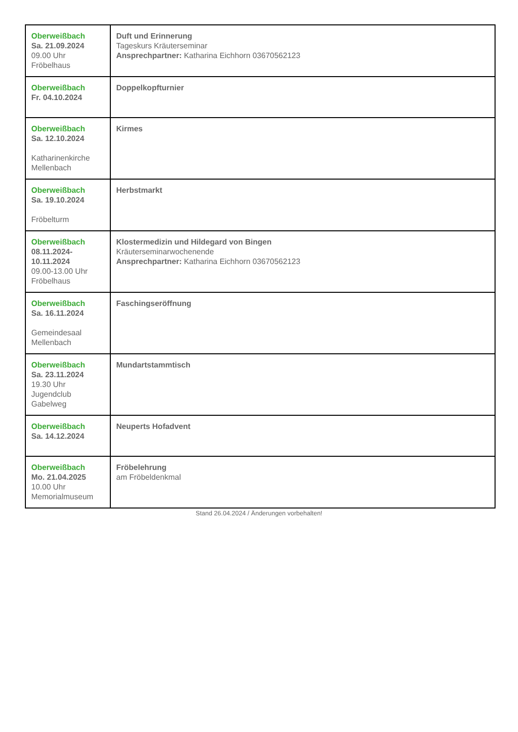| Oberweißbach Sa. 21.09.2024 09.00 Uhr Fröbelhaus | Duft und Erinnerung Tageskurs Kräuterseminar Ansprechpartner: Katharina Eichhorn 03670562123 |
| Oberweißbach Fr. 04.10.2024 | Doppelkopfturnier |
| Oberweißbach Sa. 12.10.2024 Katharinenkirche Mellenbach | Kirmes |
| Oberweißbach Sa. 19.10.2024 Fröbelturm | Herbstmarkt |
| Oberweißbach 08.11.2024- 10.11.2024 09.00-13.00 Uhr Fröbelhaus | Klostermedizin und Hildegard von Bingen Kräuterseminarwochenende Ansprechpartner: Katharina Eichhorn 03670562123 |
| Oberweißbach Sa. 16.11.2024 Gemeindesaal Mellenbach | Faschingseröffnung |
| Oberweißbach Sa. 23.11.2024 19.30 Uhr Jugendclub Gabelweg | Mundartstammtisch |
| Oberweißbach Sa. 14.12.2024 | Neuperts Hofadvent |
| Oberweißbach Mo. 21.04.2025 10.00 Uhr Memorialmuseum | Fröbelehrung am Fröbeldenkmal |
Stand 26.04.2024 / Änderungen vorbehalten!